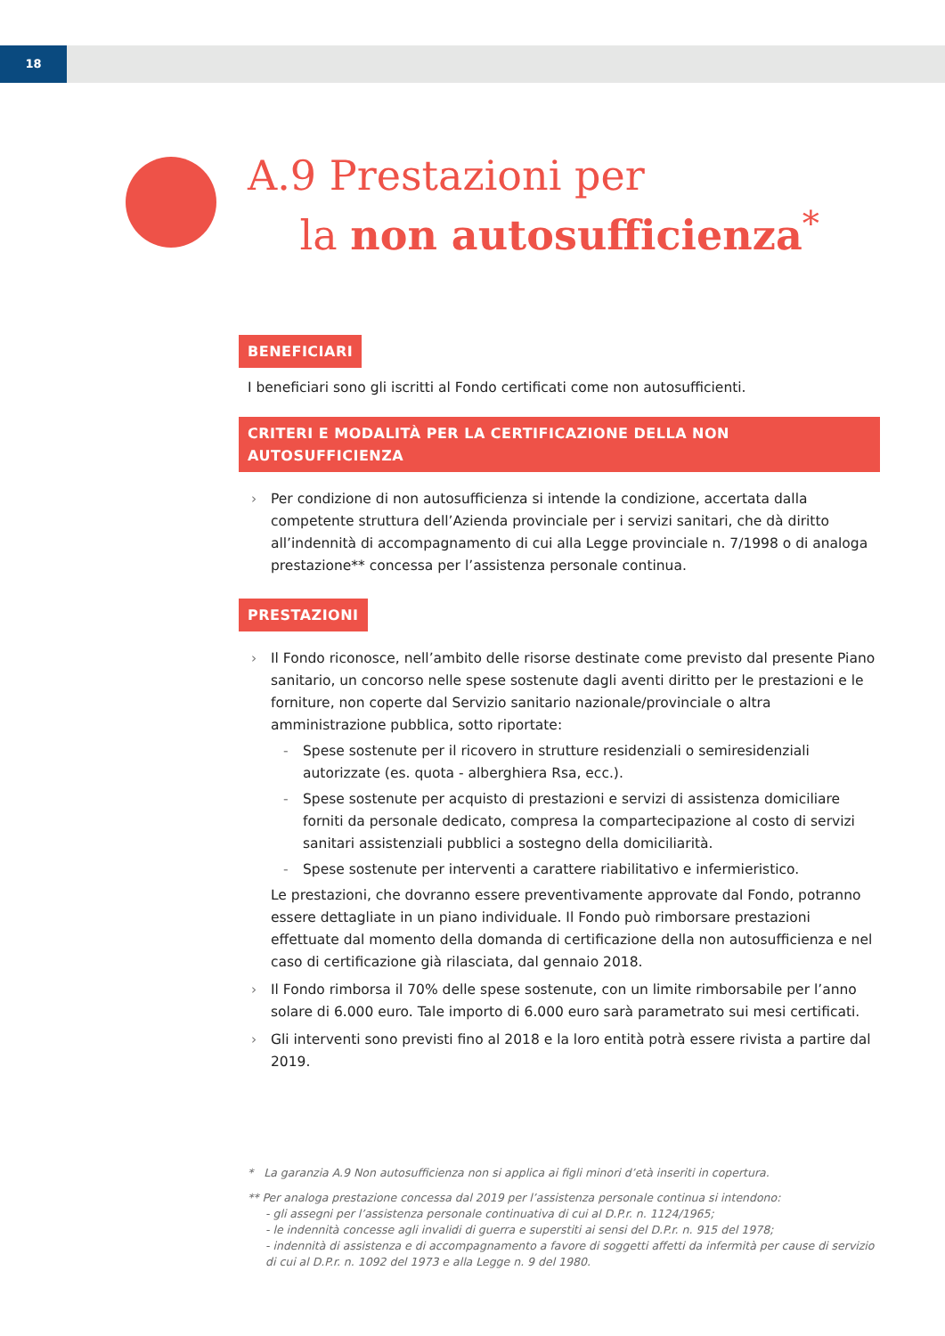18
A.9 Prestazioni per
la non autosufficienza<sup>*</sup>
BENEFICIARI
I beneficiari sono gli iscritti al Fondo certificati come non autosufficienti.
CRITERI E MODALITÀ PER LA CERTIFICAZIONE DELLA NON AUTOSUFFICIENZA
› Per condizione di non autosufficienza si intende la condizione, accertata dalla competente struttura dell’Azienda provinciale per i servizi sanitari, che dà diritto all’indennità di accompagnamento di cui alla Legge provinciale n. 7/1998 o di analoga prestazione** concessa per l’assistenza personale continua.
PRESTAZIONI
› Il Fondo riconosce, nell’ambito delle risorse destinate come previsto dal presente Piano sanitario, un concorso nelle spese sostenute dagli aventi diritto per le prestazioni e le forniture, non coperte dal Servizio sanitario nazionale/provinciale o altra amministrazione pubblica, sotto riportate:
- Spese sostenute per il ricovero in strutture residenziali o semiresidenziali autorizzate (es. quota - alberghiera Rsa, ecc.).
- Spese sostenute per acquisto di prestazioni e servizi di assistenza domiciliare forniti da personale dedicato, compresa la compartecipazione al costo di servizi sanitari assistenziali pubblici a sostegno della domiciliarità.
- Spese sostenute per interventi a carattere riabilitativo e infermieristico.
Le prestazioni, che dovranno essere preventivamente approvate dal Fondo, potranno essere dettagliate in un piano individuale. Il Fondo può rimborsare prestazioni effettuate dal momento della domanda di certificazione della non autosufficienza e nel caso di certificazione già rilasciata, dal gennaio 2018.
› Il Fondo rimborsa il 70% delle spese sostenute, con un limite rimborsabile per l’anno solare di 6.000 euro. Tale importo di 6.000 euro sarà parametrato sui mesi certificati.
› Gli interventi sono previsti fino al 2018 e la loro entità potrà essere rivista a partire dal 2019.
* La garanzia A.9 Non autosufficienza non si applica ai figli minori d’età inseriti in copertura.
** Per analoga prestazione concessa dal 2019 per l’assistenza personale continua si intendono:
- gli assegni per l’assistenza personale continuativa di cui al D.P.r. n. 1124/1965;
- le indennità concesse agli invalidi di guerra e superstiti ai sensi del D.P.r. n. 915 del 1978;
- indennità di assistenza e di accompagnamento a favore di soggetti affetti da infermità per cause di servizio di cui al D.P.r. n. 1092 del 1973 e alla Legge n. 9 del 1980.